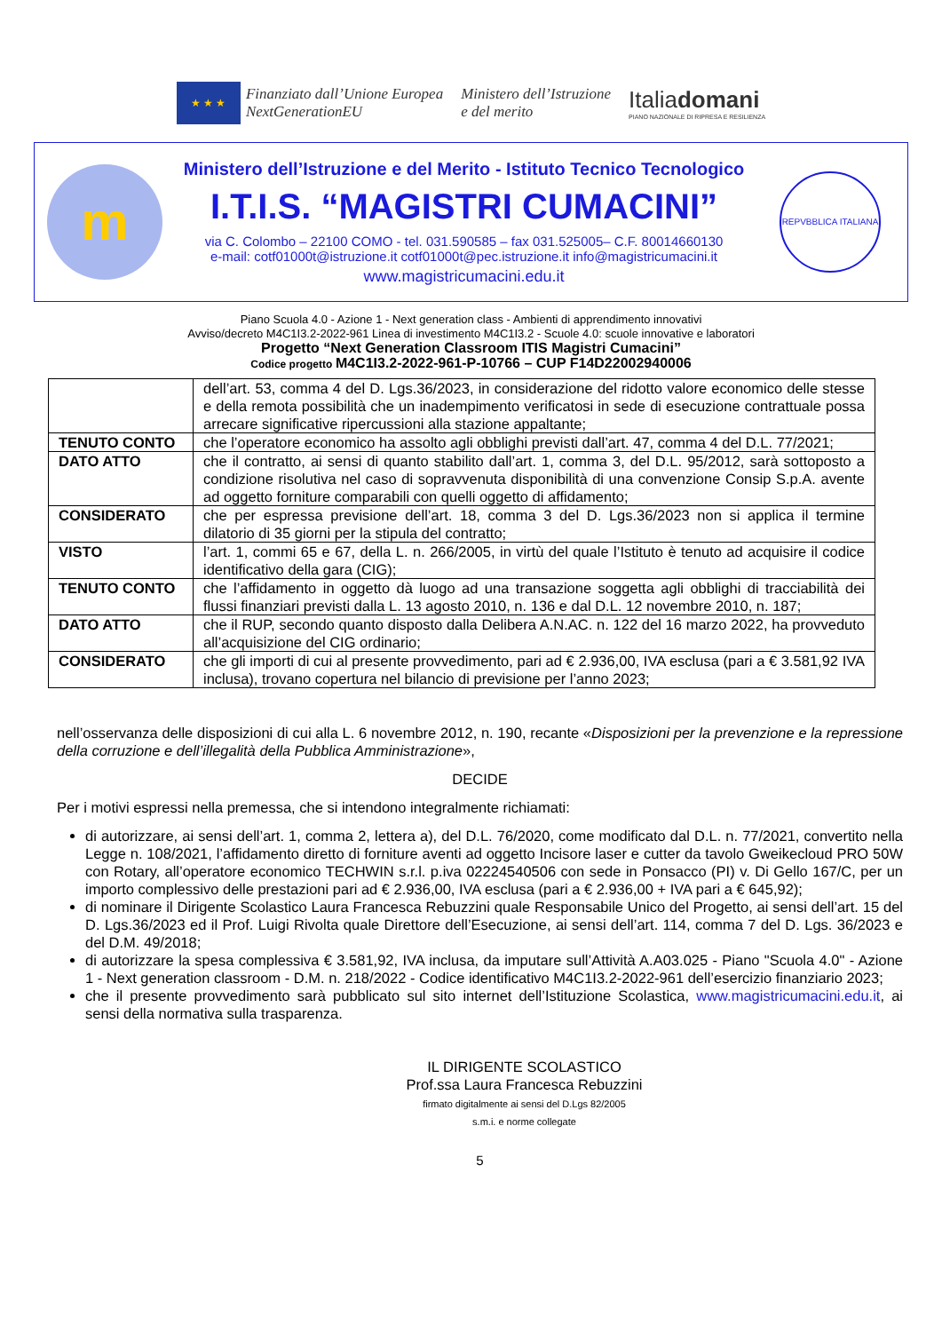★ ★ ★
Finanziato dall’Unione Europea
NextGenerationEU
Ministero dell’Istruzione
e del merito
Italiadomani
PIANO NAZIONALE DI RIPRESA E RESILIENZA
m
Ministero dell’Istruzione e del Merito - Istituto Tecnico Tecnologico
I.T.I.S. “MAGISTRI CUMACINI”
via C. Colombo – 22100 COMO - tel. 031.590585 – fax 031.525005– C.F. 80014660130
e-mail: cotf01000t@istruzione.it cotf01000t@pec.istruzione.it info@magistricumacini.it
www.magistricumacini.edu.it
REPVBBLICA ITALIANA
Piano Scuola 4.0 - Azione 1 - Next generation class - Ambienti di apprendimento innovativi
Avviso/decreto M4C1I3.2-2022-961 Linea di investimento M4C1I3.2 - Scuole 4.0: scuole innovative e laboratori
Progetto “Next Generation Classroom ITIS Magistri Cumacini”
Codice progetto M4C1I3.2-2022-961-P-10766 – CUP F14D22002940006
| | dell’art. 53, comma 4 del D. Lgs.36/2023, in considerazione del ridotto valore economico delle stesse e della remota possibilità che un inadempimento verificatosi in sede di esecuzione contrattuale possa arrecare significative ripercussioni alla stazione appaltante; |
| TENUTO CONTO | che l’operatore economico ha assolto agli obblighi previsti dall’art. 47, comma 4 del D.L. 77/2021; |
| DATO ATTO | che il contratto, ai sensi di quanto stabilito dall’art. 1, comma 3, del D.L. 95/2012, sarà sottoposto a condizione risolutiva nel caso di sopravvenuta disponibilità di una convenzione Consip S.p.A. avente ad oggetto forniture comparabili con quelli oggetto di affidamento; |
| CONSIDERATO | che per espressa previsione dell’art. 18, comma 3 del D. Lgs.36/2023 non si applica il termine dilatorio di 35 giorni per la stipula del contratto; |
| VISTO | l’art. 1, commi 65 e 67, della L. n. 266/2005, in virtù del quale l’Istituto è tenuto ad acquisire il codice identificativo della gara (CIG); |
| TENUTO CONTO | che l’affidamento in oggetto dà luogo ad una transazione soggetta agli obblighi di tracciabilità dei flussi finanziari previsti dalla L. 13 agosto 2010, n. 136 e dal D.L. 12 novembre 2010, n. 187; |
| DATO ATTO | che il RUP, secondo quanto disposto dalla Delibera A.N.AC. n. 122 del 16 marzo 2022, ha provveduto all’acquisizione del CIG ordinario; |
| CONSIDERATO | che gli importi di cui al presente provvedimento, pari ad € 2.936,00, IVA esclusa (pari a € 3.581,92 IVA inclusa), trovano copertura nel bilancio di previsione per l’anno 2023; |
nell’osservanza delle disposizioni di cui alla L. 6 novembre 2012, n. 190, recante «Disposizioni per la prevenzione e la repressione della corruzione e dell’illegalità della Pubblica Amministrazione»,
DECIDE
Per i motivi espressi nella premessa, che si intendono integralmente richiamati:
di autorizzare, ai sensi dell’art. 1, comma 2, lettera a), del D.L. 76/2020, come modificato dal D.L. n. 77/2021, convertito nella Legge n. 108/2021, l’affidamento diretto di forniture aventi ad oggetto Incisore laser e cutter da tavolo Gweikecloud PRO 50W con Rotary, all’operatore economico TECHWIN s.r.l. p.iva 02224540506 con sede in Ponsacco (PI) v. Di Gello 167/C, per un importo complessivo delle prestazioni pari ad € 2.936,00, IVA esclusa (pari a € 2.936,00 + IVA pari a € 645,92);
di nominare il Dirigente Scolastico Laura Francesca Rebuzzini quale Responsabile Unico del Progetto, ai sensi dell’art. 15 del D. Lgs.36/2023 ed il Prof. Luigi Rivolta quale Direttore dell’Esecuzione, ai sensi dell’art. 114, comma 7 del D. Lgs. 36/2023 e del D.M. 49/2018;
di autorizzare la spesa complessiva € 3.581,92, IVA inclusa, da imputare sull’Attività A.A03.025 - Piano "Scuola 4.0" - Azione 1 - Next generation classroom - D.M. n. 218/2022 - Codice identificativo M4C1I3.2-2022-961 dell’esercizio finanziario 2023;
che il presente provvedimento sarà pubblicato sul sito internet dell’Istituzione Scolastica, www.magistricumacini.edu.it, ai sensi della normativa sulla trasparenza.
IL DIRIGENTE SCOLASTICO
Prof.ssa Laura Francesca Rebuzzini
firmato digitalmente ai sensi del D.Lgs 82/2005
s.m.i. e norme collegate
5